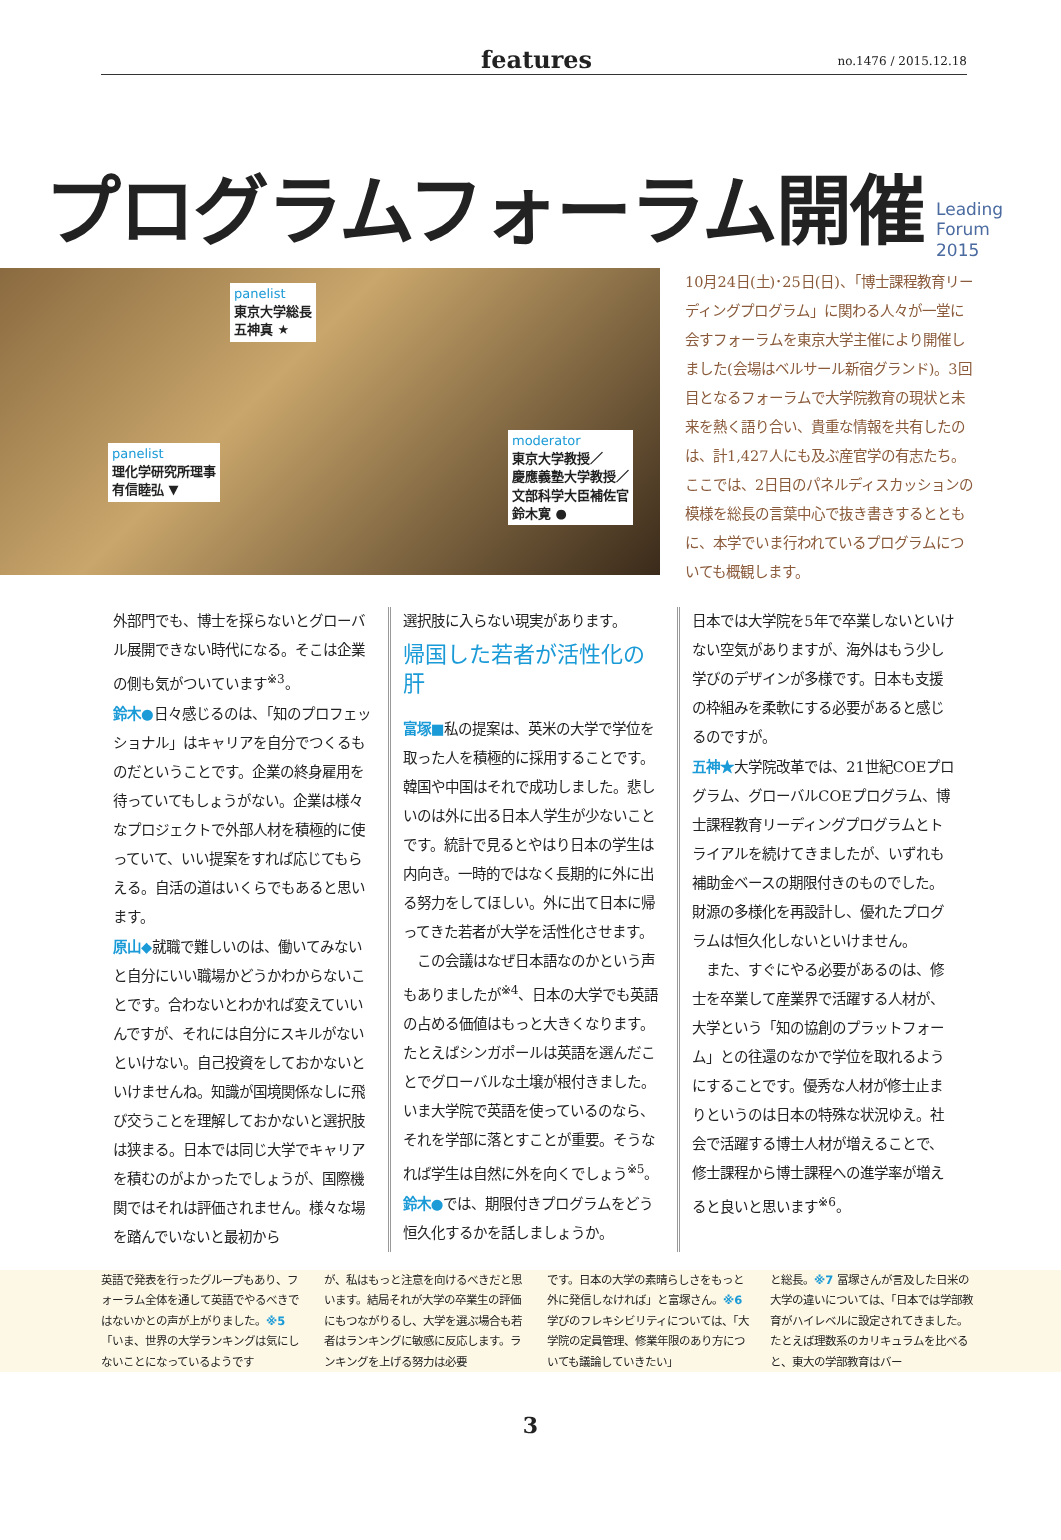features no.1476 / 2015.12.18
プログラムフォーラム開催 Leading
Forum
2015
panelist
東京大学総長
五神真 ★
panelist
理化学研究所理事
有信睦弘 ▼
moderator
東京大学教授／
慶應義塾大学教授／
文部科学大臣補佐官
鈴木寛 ●
10月24日(土)･25日(日)、「博士課程教育リーディングプログラム」に関わる人々が一堂に会すフォーラムを東京大学主催により開催しました(会場はベルサール新宿グランド)。3回目となるフォーラムで大学院教育の現状と未来を熱く語り合い、貴重な情報を共有したのは、計1,427人にも及ぶ産官学の有志たち。ここでは、2日目のパネルディスカッションの模様を総長の言葉中心で抜き書きするとともに、本学でいま行われているプログラムについても概観します。
外部門でも、博士を採らないとグローバル展開できない時代になる。そこは企業の側も気がついています<sup>※3</sup>。
鈴木●日々感じるのは、「知のプロフェッショナル」はキャリアを自分でつくるものだということです。企業の終身雇用を待っていてもしょうがない。企業は様々なプロジェクトで外部人材を積極的に使っていて、いい提案をすれば応じてもらえる。自活の道はいくらでもあると思います。
原山◆就職で難しいのは、働いてみないと自分にいい職場かどうかわからないことです。合わないとわかれば変えていいんですが、それには自分にスキルがないといけない。自己投資をしておかないといけませんね。知識が国境関係なしに飛び交うことを理解しておかないと選択肢は狭まる。日本では同じ大学でキャリアを積むのがよかったでしょうが、国際機関ではそれは評価されません。様々な場を踏んでいないと最初から
選択肢に入らない現実があります。
帰国した若者が活性化の肝
富塚■私の提案は、英米の大学で学位を取った人を積極的に採用することです。韓国や中国はそれで成功しました。悲しいのは外に出る日本人学生が少ないことです。統計で見るとやはり日本の学生は内向き。一時的ではなく長期的に外に出る努力をしてほしい。外に出て日本に帰ってきた若者が大学を活性化させます。
　この会議はなぜ日本語なのかという声もありましたが<sup>※4</sup>、日本の大学でも英語の占める価値はもっと大きくなります。たとえばシンガポールは英語を選んだことでグローバルな土壌が根付きました。いま大学院で英語を使っているのなら、それを学部に落とすことが重要。そうなれば学生は自然に外を向くでしょう<sup>※5</sup>。
鈴木●では、期限付きプログラムをどう恒久化するかを話しましょうか。
日本では大学院を5年で卒業しないといけない空気がありますが、海外はもう少し学びのデザインが多様です。日本も支援の枠組みを柔軟にする必要があると感じるのですが。
五神★大学院改革では、21世紀COEプログラム、グローバルCOEプログラム、博士課程教育リーディングプログラムとトライアルを続けてきましたが、いずれも補助金ベースの期限付きのものでした。財源の多様化を再設計し、優れたプログラムは恒久化しないといけません。
　また、すぐにやる必要があるのは、修士を卒業して産業界で活躍する人材が、大学という「知の協創のプラットフォーム」との往還のなかで学位を取れるようにすることです。優秀な人材が修士止まりというのは日本の特殊な状況ゆえ。社会で活躍する博士人材が増えることで、修士課程から博士課程への進学率が増えると良いと思います<sup>※6</sup>。
英語で発表を行ったグループもあり、フォーラム全体を通して英語でやるべきではないかとの声が上がりました。※5「いま、世界の大学ランキングは気にしないことになっているようです
が、私はもっと注意を向けるべきだと思います。結局それが大学の卒業生の評価にもつながりるし、大学を選ぶ場合も若者はランキングに敏感に反応します。ランキングを上げる努力は必要
です。日本の大学の素晴らしさをもっと外に発信しなければ」と富塚さん。※6 学びのフレキシビリティについては、「大学院の定員管理、修業年限のあり方についても議論していきたい」
と総長。※7 冨塚さんが言及した日米の大学の違いについては、「日本では学部教育がハイレベルに設定されてきました。たとえば理数系のカリキュラムを比べると、東大の学部教育はバー
3